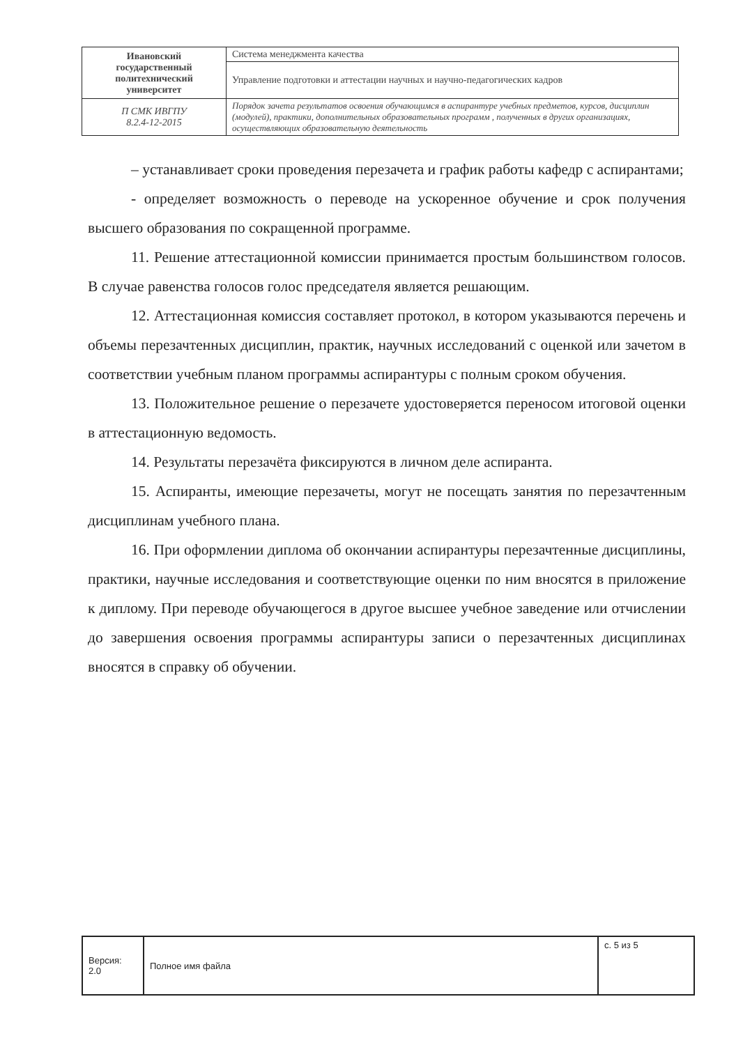| Ивановский государственный политехнический университет | Система менеджмента качества |
| | Управление подготовки и аттестации научных и научно-педагогических кадров |
| П СМК ИВГПУ 8.2.4-12-2015 | Порядок зачета результатов освоения обучающимся в аспирантуре учебных предметов, курсов, дисциплин (модулей), практики, дополнительных образовательных программ , полученных в других организациях, осуществляющих образовательную деятельность |
– устанавливает сроки проведения перезачета и график работы кафедр с аспирантами;
- определяет возможность о переводе на ускоренное обучение и срок получения высшего образования по сокращенной программе.
11. Решение аттестационной комиссии принимается простым большинством голосов. В случае равенства голосов голос председателя является решающим.
12. Аттестационная комиссия составляет протокол, в котором указываются перечень и объемы перезачтенных дисциплин, практик, научных исследований с оценкой или зачетом в соответствии учебным планом программы аспирантуры с полным сроком обучения.
13. Положительное решение о перезачете удостоверяется переносом итоговой оценки в аттестационную ведомость.
14. Результаты перезачёта фиксируются в личном деле аспиранта.
15. Аспиранты, имеющие перезачеты, могут не посещать занятия по перезачтенным дисциплинам учебного плана.
16. При оформлении диплома об окончании аспирантуры перезачтенные дисциплины, практики, научные исследования и соответствующие оценки по ним вносятся в приложение к диплому. При переводе обучающегося в другое высшее учебное заведение или отчислении до завершения освоения программы аспирантуры записи о перезачтенных дисциплинах вносятся в справку об обучении.
| Версия: 2.0 | Полное имя файла | с. 5 из 5 |